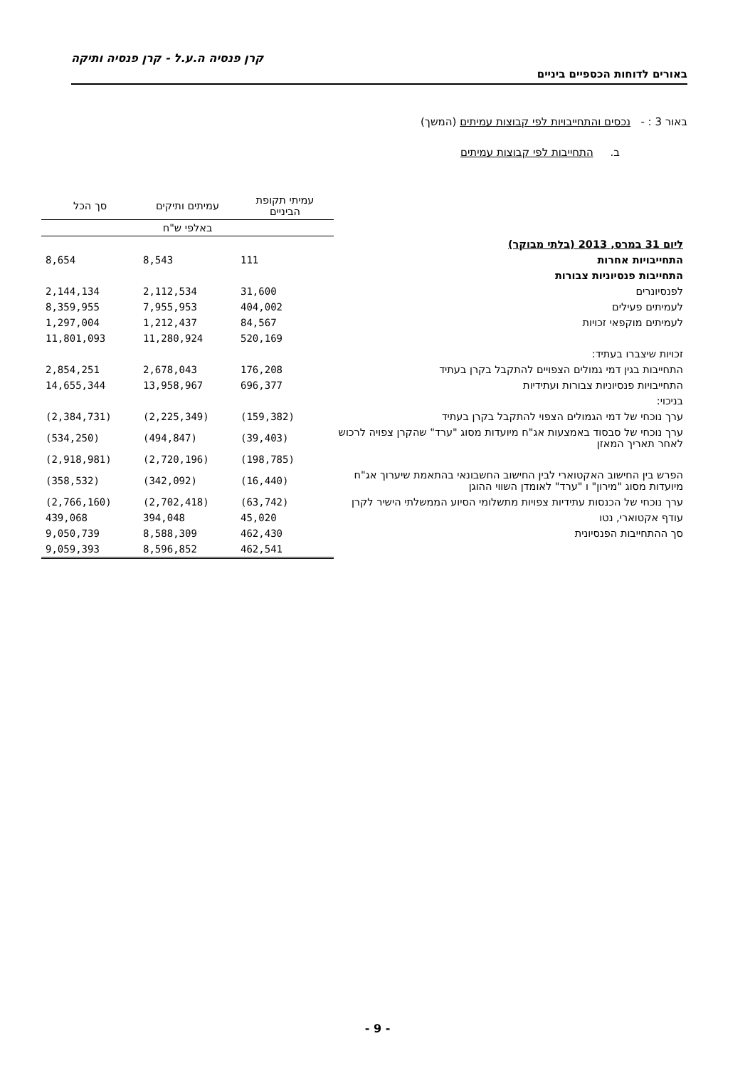קרן פנסיה ה.ע.ל - קרן פנסיה ותיקה
באורים לדוחות הכספיים ביניים
באור 3 : - נכסים והתחייבויות לפי קבוצות עמיתים (המשך)
ב. התחייבות לפי קבוצות עמיתים
| | עמיתי תקופת הביניים | עמיתים ותיקים | סך הכל |
| --- | --- | --- | --- |
| | באלפי ש"ח | | |
| ליום 31 במרס, 2013 (בלתי מבוקר) | | | |
| התחייבויות אחרות | 111 | 8,543 | 8,654 |
| התחייבות פנסיוניות צבורות | | | |
| לפנסיונרים | 31,600 | 2,112,534 | 2,144,134 |
| לעמיתים פעילים | 404,002 | 7,955,953 | 8,359,955 |
| לעמיתים מוקפאי זכויות | 84,567 | 1,212,437 | 1,297,004 |
| | 520,169 | 11,280,924 | 11,801,093 |
| זכויות שיצברו בעתיד: | | | |
| התחייבות בגין דמי גמולים הצפויים להתקבל בקרן בעתיד | 176,208 | 2,678,043 | 2,854,251 |
| התחייבויות פנסיוניות צבורות ועתידיות | 696,377 | 13,958,967 | 14,655,344 |
| בניכוי: | | | |
| ערך נוכחי של דמי הגמולים הצפוי להתקבל בקרן בעתיד | (159,382) | (2,225,349) | (2,384,731) |
| ערך נוכחי של סבסוד באמצעות אג"ח מיועדות מסוג "ערד" שהקרן צפויה לרכוש לאחר תאריך המאזן | (39,403) | (494,847) | (534,250) |
| | (198,785) | (2,720,196) | (2,918,981) |
| הפרש בין החישוב האקטוארי לבין החישוב החשבונאי בהתאמת שיערוך אג"ח מיועדות מסוג "מירון" ו "ערד" לאומדן השווי ההוגן | (16,440) | (342,092) | (358,532) |
| ערך נוכחי של הכנסות עתידיות צפויות מתשלומי הסיוע הממשלתי הישיר לקרן | (63,742) | (2,702,418) | (2,766,160) |
| עודף אקטוארי, נטו | 45,020 | 394,048 | 439,068 |
| סך ההתחייבות הפנסיונית | 462,430 | 8,588,309 | 9,050,739 |
| | 462,541 | 8,596,852 | 9,059,393 |
- 9 -